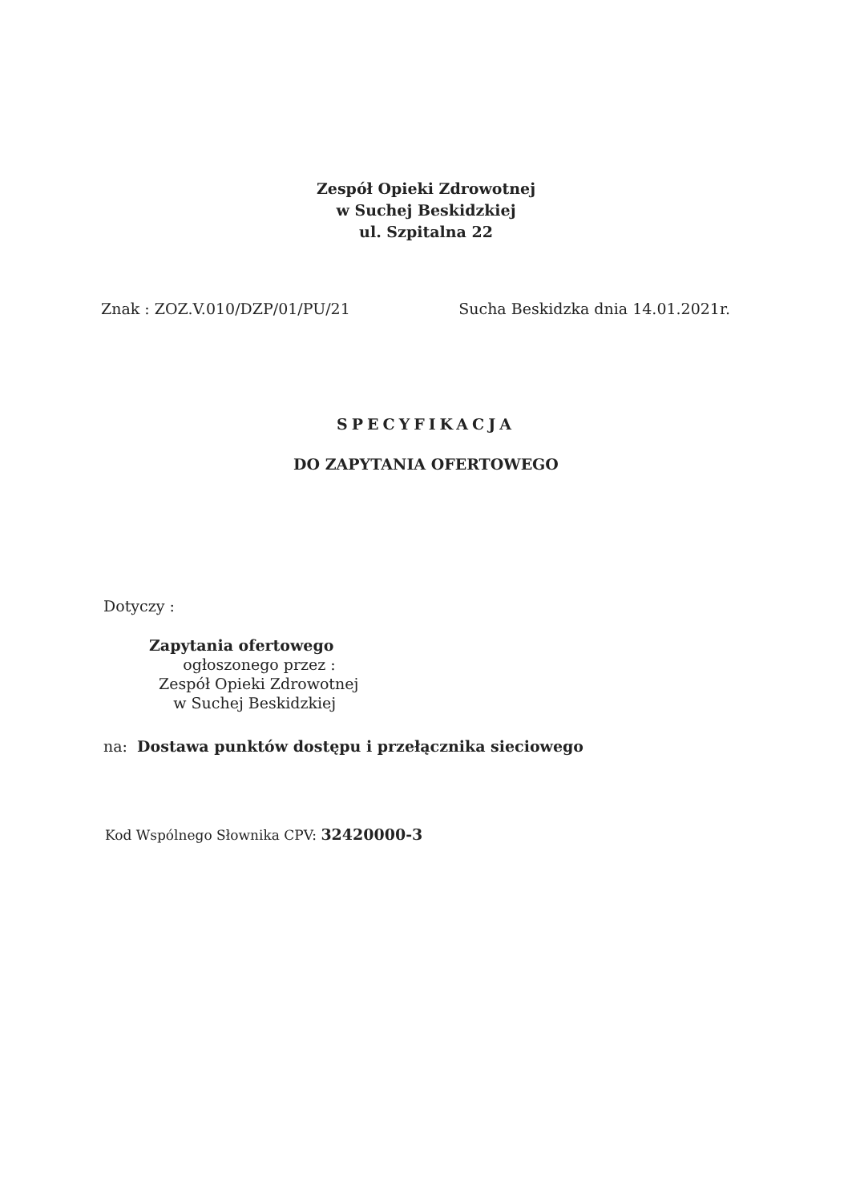Zespół Opieki Zdrowotnej
w Suchej Beskidzkiej
ul. Szpitalna 22
Znak : ZOZ.V.010/DZP/01/PU/21 Sucha Beskidzka dnia 14.01.2021r.
SPECYFIKACJA
DO ZAPYTANIA OFERTOWEGO
Dotyczy :
Zapytania ofertowego
ogłoszonego przez :
Zespół Opieki Zdrowotnej
w Suchej Beskidzkiej
na: Dostawa punktów dostępu i przełącznika sieciowego
Kod Wspólnego Słownika CPV: 32420000-3